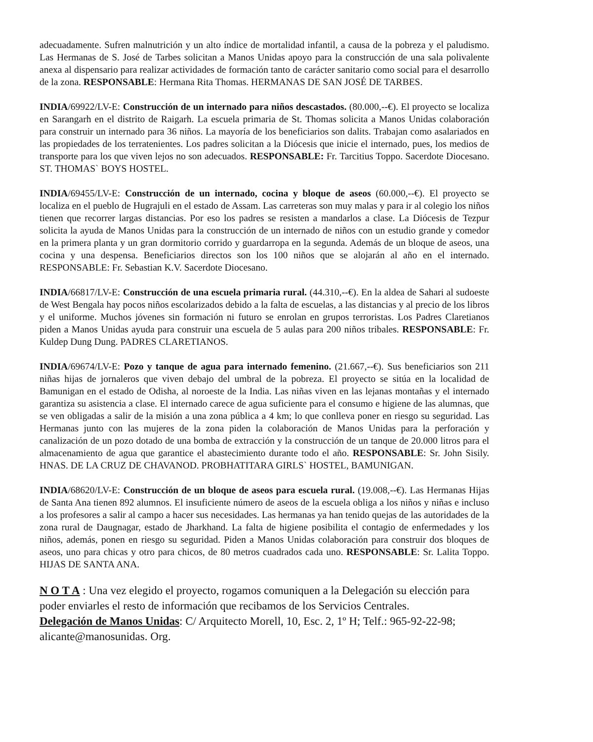adecuadamente. Sufren malnutrición y un alto índice de mortalidad infantil, a causa de la pobreza y el paludismo. Las Hermanas de S. José de Tarbes solicitan a Manos Unidas apoyo para la construcción de una sala polivalente anexa al dispensario para realizar actividades de formación tanto de carácter sanitario como social para el desarrollo de la zona. RESPONSABLE: Hermana Rita Thomas. HERMANAS DE SAN JOSÉ DE TARBES.
INDIA/69922/LV-E: Construcción de un internado para niños descastados. (80.000,--€). El proyecto se localiza en Sarangarh en el distrito de Raigarh. La escuela primaria de St. Thomas solicita a Manos Unidas colaboración para construir un internado para 36 niños. La mayoría de los beneficiarios son dalits. Trabajan como asalariados en las propiedades de los terratenientes. Los padres solicitan a la Diócesis que inicie el internado, pues, los medios de transporte para los que viven lejos no son adecuados. RESPONSABLE: Fr. Tarcitius Toppo. Sacerdote Diocesano. ST. THOMAS` BOYS HOSTEL.
INDIA/69455/LV-E: Construcción de un internado, cocina y bloque de aseos (60.000,--€). El proyecto se localiza en el pueblo de Hugrajuli en el estado de Assam. Las carreteras son muy malas y para ir al colegio los niños tienen que recorrer largas distancias. Por eso los padres se resisten a mandarlos a clase. La Diócesis de Tezpur solicita la ayuda de Manos Unidas para la construcción de un internado de niños con un estudio grande y comedor en la primera planta y un gran dormitorio corrido y guardarropa en la segunda. Además de un bloque de aseos, una cocina y una despensa. Beneficiarios directos son los 100 niños que se alojarán al año en el internado. RESPONSABLE: Fr. Sebastian K.V. Sacerdote Diocesano.
INDIA/66817/LV-E: Construcción de una escuela primaria rural. (44.310,--€). En la aldea de Sahari al sudoeste de West Bengala hay pocos niños escolarizados debido a la falta de escuelas, a las distancias y al precio de los libros y el uniforme. Muchos jóvenes sin formación ni futuro se enrolan en grupos terroristas. Los Padres Claretianos piden a Manos Unidas ayuda para construir una escuela de 5 aulas para 200 niños tribales. RESPONSABLE: Fr. Kuldep Dung Dung. PADRES CLARETIANOS.
INDIA/69674/LV-E: Pozo y tanque de agua para internado femenino. (21.667,--€). Sus beneficiarios son 211 niñas hijas de jornaleros que viven debajo del umbral de la pobreza. El proyecto se sitúa en la localidad de Bamunigan en el estado de Odisha, al noroeste de la India. Las niñas viven en las lejanas montañas y el internado garantiza su asistencia a clase. El internado carece de agua suficiente para el consumo e higiene de las alumnas, que se ven obligadas a salir de la misión a una zona pública a 4 km; lo que conlleva poner en riesgo su seguridad. Las Hermanas junto con las mujeres de la zona piden la colaboración de Manos Unidas para la perforación y canalización de un pozo dotado de una bomba de extracción y la construcción de un tanque de 20.000 litros para el almacenamiento de agua que garantice el abastecimiento durante todo el año. RESPONSABLE: Sr. John Sisily. HNAS. DE LA CRUZ DE CHAVANOD. PROBHATITARA GIRLS` HOSTEL, BAMUNIGAN.
INDIA/68620/LV-E: Construcción de un bloque de aseos para escuela rural. (19.008,--€). Las Hermanas Hijas de Santa Ana tienen 892 alumnos. El insuficiente número de aseos de la escuela obliga a los niños y niñas e incluso a los profesores a salir al campo a hacer sus necesidades. Las hermanas ya han tenido quejas de las autoridades de la zona rural de Daugnagar, estado de Jharkhand. La falta de higiene posibilita el contagio de enfermedades y los niños, además, ponen en riesgo su seguridad. Piden a Manos Unidas colaboración para construir dos bloques de aseos, uno para chicas y otro para chicos, de 80 metros cuadrados cada uno. RESPONSABLE: Sr. Lalita Toppo. HIJAS DE SANTA ANA.
N O T A : Una vez elegido el proyecto, rogamos comuniquen a la Delegación su elección para poder enviarles el resto de información que recibamos de los Servicios Centrales.
Delegación de Manos Unidas: C/ Arquitecto Morell, 10, Esc. 2, 1º H; Telf.: 965-92-22-98; alicante@manosunidas. Org.